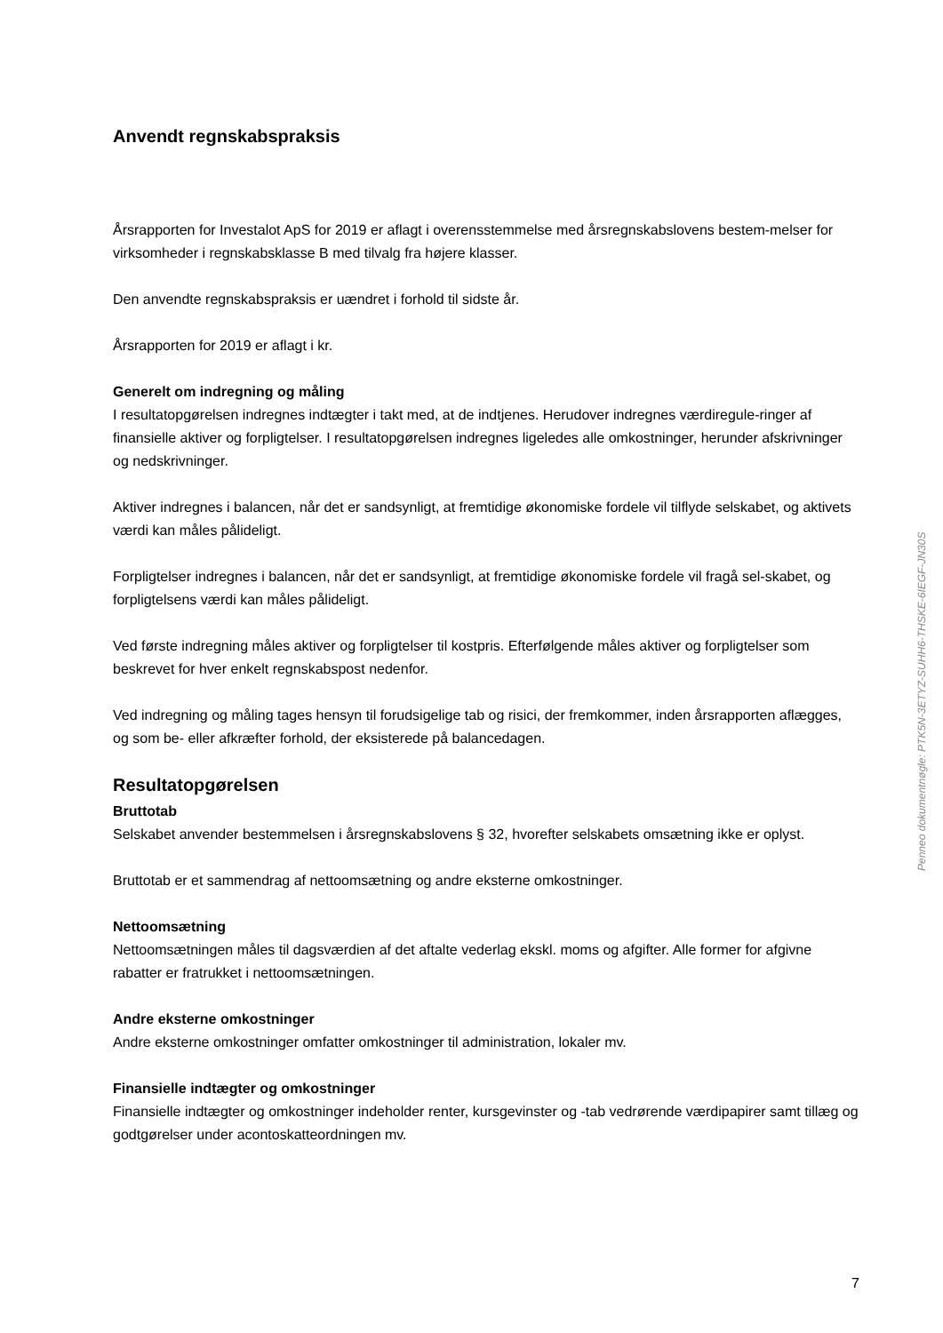Anvendt regnskabspraksis
Årsrapporten for Investalot ApS for 2019 er aflagt i overensstemmelse med årsregnskabslovens bestem-melser for virksomheder i regnskabsklasse B med tilvalg fra højere klasser.
Den anvendte regnskabspraksis er uændret i forhold til sidste år.
Årsrapporten for 2019 er aflagt i kr.
Generelt om indregning og måling
I resultatopgørelsen indregnes indtægter i takt med, at de indtjenes. Herudover indregnes værdiregule-ringer af finansielle aktiver og forpligtelser. I resultatopgørelsen indregnes ligeledes alle omkostninger, herunder afskrivninger og nedskrivninger.
Aktiver indregnes i balancen, når det er sandsynligt, at fremtidige økonomiske fordele vil tilflyde selskabet, og aktivets værdi kan måles pålideligt.
Forpligtelser indregnes i balancen, når det er sandsynligt, at fremtidige økonomiske fordele vil fragå sel-skabet, og forpligtelsens værdi kan måles pålideligt.
Ved første indregning måles aktiver og forpligtelser til kostpris. Efterfølgende måles aktiver og forpligtelser som beskrevet for hver enkelt regnskabspost nedenfor.
Ved indregning og måling tages hensyn til forudsigelige tab og risici, der fremkommer, inden årsrapporten aflægges, og som be- eller afkræfter forhold, der eksisterede på balancedagen.
Resultatopgørelsen
Bruttotab
Selskabet anvender bestemmelsen i årsregnskabslovens § 32, hvorefter selskabets omsætning ikke er oplyst.
Bruttotab er et sammendrag af nettoomsætning og andre eksterne omkostninger.
Nettoomsætning
Nettoomsætningen måles til dagsværdien af det aftalte vederlag ekskl. moms og afgifter. Alle former for afgivne rabatter er fratrukket i nettoomsætningen.
Andre eksterne omkostninger
Andre eksterne omkostninger omfatter omkostninger til administration, lokaler mv.
Finansielle indtægter og omkostninger
Finansielle indtægter og omkostninger indeholder renter, kursgevinster og -tab vedrørende værdipapirer samt tillæg og godtgørelser under acontoskatteordningen mv.
Penneo dokumentnøgle: PTK5N-3ETYZ-SUHH6-THSKE-6IEGF-JN30S
7